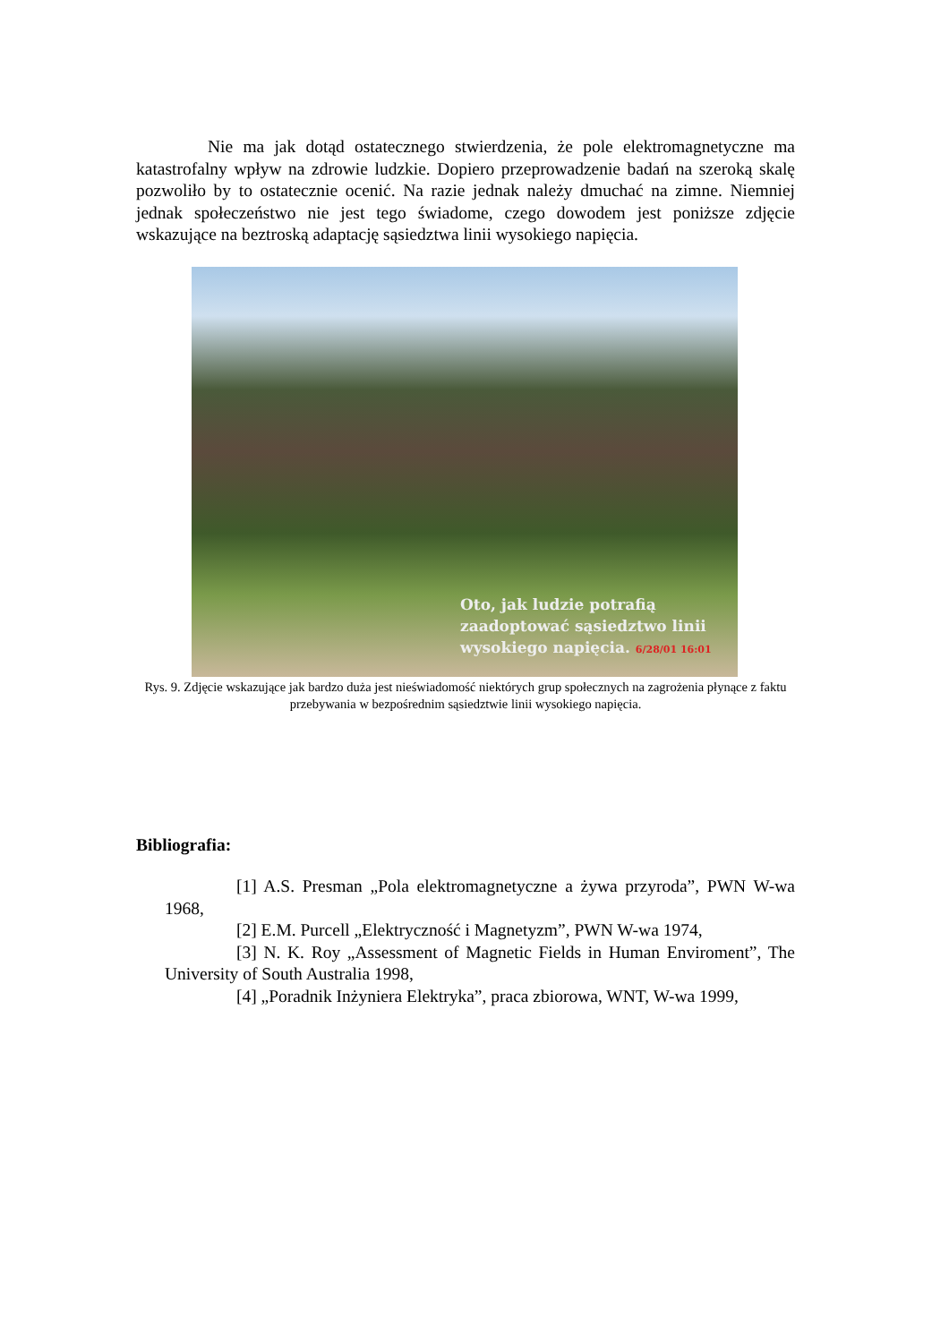Nie ma jak dotąd ostatecznego stwierdzenia, że pole elektromagnetyczne ma katastrofalny wpływ na zdrowie ludzkie. Dopiero przeprowadzenie badań na szeroką skalę pozwoliło by to ostatecznie ocenić. Na razie jednak należy dmuchać na zimne. Niemniej jednak społeczeństwo nie jest tego świadome, czego dowodem jest poniższe zdjęcie wskazujące na beztroską adaptację sąsiedztwa linii wysokiego napięcia.
Oto, jak ludzie potrafią
zaadoptować sąsiedztwo linii
wysokiego napięcia. 6/28/01 16:01
Rys. 9. Zdjęcie wskazujące jak bardzo duża jest nieświadomość niektórych grup społecznych na zagrożenia płynące z faktu przebywania w bezpośrednim sąsiedztwie linii wysokiego napięcia.
Bibliografia:
[1] A.S. Presman „Pola elektromagnetyczne a żywa przyroda”, PWN W-wa 1968,
[2] E.M. Purcell „Elektryczność i Magnetyzm”, PWN W-wa 1974,
[3] N. K. Roy „Assessment of Magnetic Fields in Human Enviroment”, The University of South Australia 1998,
[4] „Poradnik Inżyniera Elektryka”, praca zbiorowa, WNT, W-wa 1999,